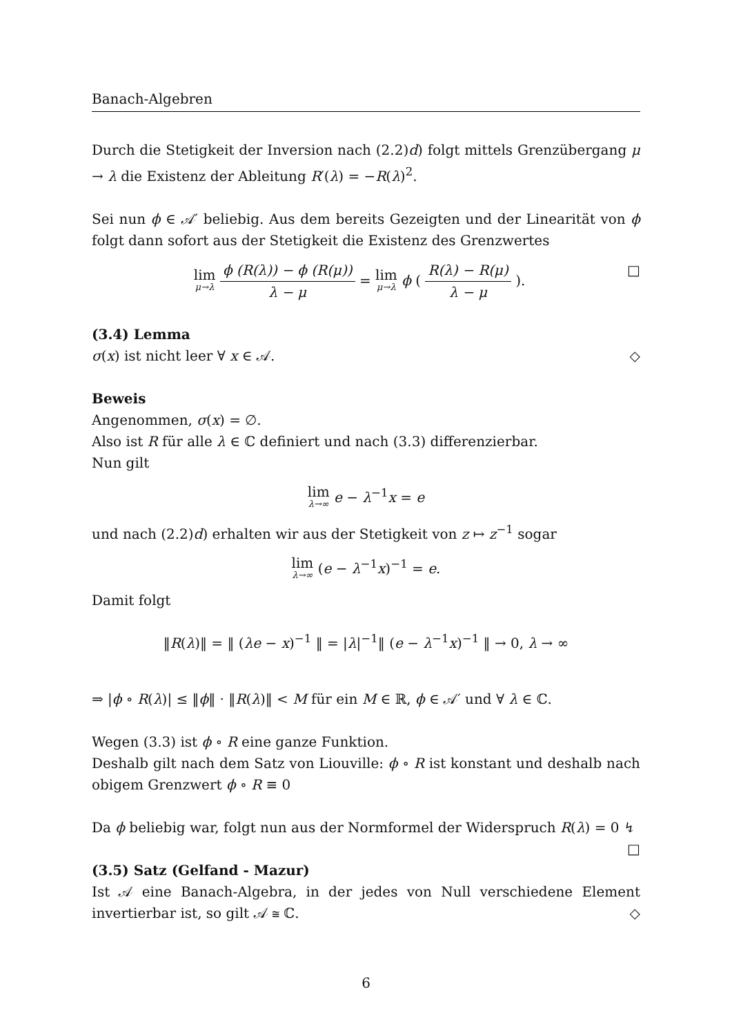Banach-Algebren
Durch die Stetigkeit der Inversion nach (2.2)d) folgt mittels Grenzübergang μ → λ die Existenz der Ableitung R′(λ) = −R(λ)<sup>2</sup>.
Sei nun ϕ ∈ 𝒜′ beliebig. Aus dem bereits Gezeigten und der Linearität von ϕ folgt dann sofort aus der Stetigkeit die Existenz des Grenzwertes
lim μ→λ ϕ (R(λ)) − ϕ (R(μ)) λ − μ = lim μ→λ ϕ ( R(λ) − R(μ) λ − μ ). □
(3.4) Lemma
σ(x) ist nicht leer ∀ x ∈ 𝒜. ◇
Beweis
Angenommen, σ(x) = ∅.
Also ist R für alle λ ∈ ℂ definiert und nach (3.3) differenzierbar.
Nun gilt
lim λ→∞ e − λ<sup>−1</sup>x = e
und nach (2.2)d) erhalten wir aus der Stetigkeit von z ↦ z<sup>−1</sup> sogar
lim λ→∞ (e − λ<sup>−1</sup>x)<sup>−1</sup> = e.
Damit folgt
‖R(λ)‖ = ‖ (λe − x)<sup>−1</sup> ‖ = |λ|<sup>−1</sup>‖ (e − λ<sup>−1</sup>x)<sup>−1</sup> ‖ → 0, λ → ∞
⇒ |ϕ ∘ R(λ)| ≤ ‖ϕ‖ · ‖R(λ)‖ < M für ein M ∈ ℝ, ϕ ∈ 𝒜′ und ∀ λ ∈ ℂ.
Wegen (3.3) ist ϕ ∘ R eine ganze Funktion.
Deshalb gilt nach dem Satz von Liouville: ϕ ∘ R ist konstant und deshalb nach obigem Grenzwert ϕ ∘ R ≡ 0
Da ϕ beliebig war, folgt nun aus der Normformel der Widerspruch R(λ) = 0 ↯ □
(3.5) Satz (Gelfand - Mazur)
Ist 𝒜 eine Banach-Algebra, in der jedes von Null verschiedene Element invertierbar ist, so gilt 𝒜 ≅ ℂ. ◇
6